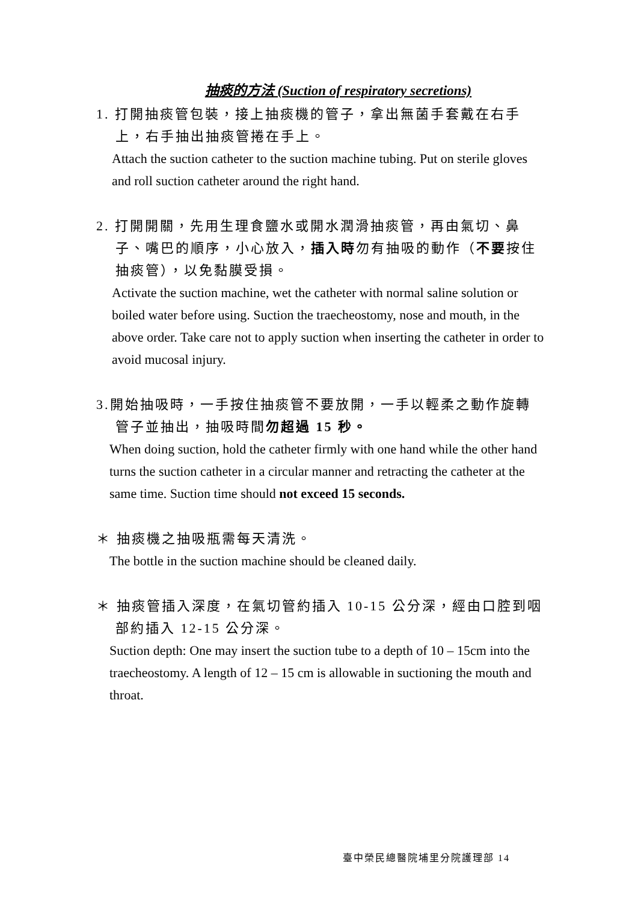抽痰的方法 (Suction of respiratory secretions)
1. 打開抽痰管包裝，接上抽痰機的管子，拿出無菌手套戴在右手上，右手抽出抽痰管捲在手上。
Attach the suction catheter to the suction machine tubing. Put on sterile gloves and roll suction catheter around the right hand.
2. 打開開關，先用生理食鹽水或開水潤滑抽痰管，再由氣切、鼻子、嘴巴的順序，小心放入，插入時勿有抽吸的動作（不要按住抽痰管），以免黏膜受損。
Activate the suction machine, wet the catheter with normal saline solution or boiled water before using. Suction the traecheostomy, nose and mouth, in the above order. Take care not to apply suction when inserting the catheter in order to avoid mucosal injury.
3.開始抽吸時，一手按住抽痰管不要放開，一手以輕柔之動作旋轉管子並抽出，抽吸時間勿超過 15 秒。
When doing suction, hold the catheter firmly with one hand while the other hand turns the suction catheter in a circular manner and retracting the catheter at the same time. Suction time should not exceed 15 seconds.
＊ 抽痰機之抽吸瓶需每天清洗。
The bottle in the suction machine should be cleaned daily.
＊ 抽痰管插入深度，在氣切管約插入 10-15 公分深，經由口腔到咽部約插入 12-15 公分深。
Suction depth: One may insert the suction tube to a depth of 10 – 15cm into the traecheostomy. A length of 12 – 15 cm is allowable in suctioning the mouth and throat.
臺中榮民總醫院埔里分院護理部 14